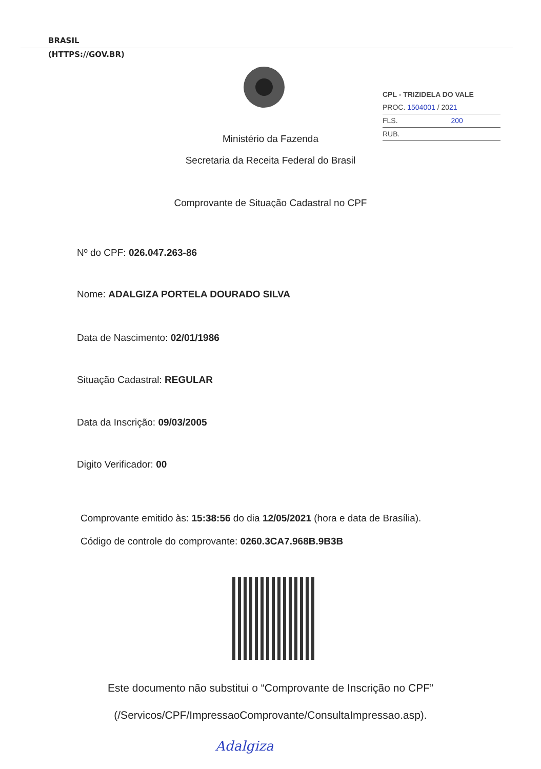BRASIL
(HTTPS://GOV.BR)
CPL - TRIZIDELA DO VALE
PROC. 1504001 / 2021
FLS. 200
RUB.
Ministério da Fazenda
Secretaria da Receita Federal do Brasil
Comprovante de Situação Cadastral no CPF
Nº do CPF: 026.047.263-86
Nome: ADALGIZA PORTELA DOURADO SILVA
Data de Nascimento: 02/01/1986
Situação Cadastral: REGULAR
Data da Inscrição: 09/03/2005
Digito Verificador: 00
Comprovante emitido às: 15:38:56 do dia 12/05/2021 (hora e data de Brasília).
Código de controle do comprovante: 0260.3CA7.968B.9B3B
Este documento não substitui o “Comprovante de Inscrição no CPF”
(/Servicos/CPF/ImpressaoComprovante/ConsultaImpressao.asp).
Adalgiza